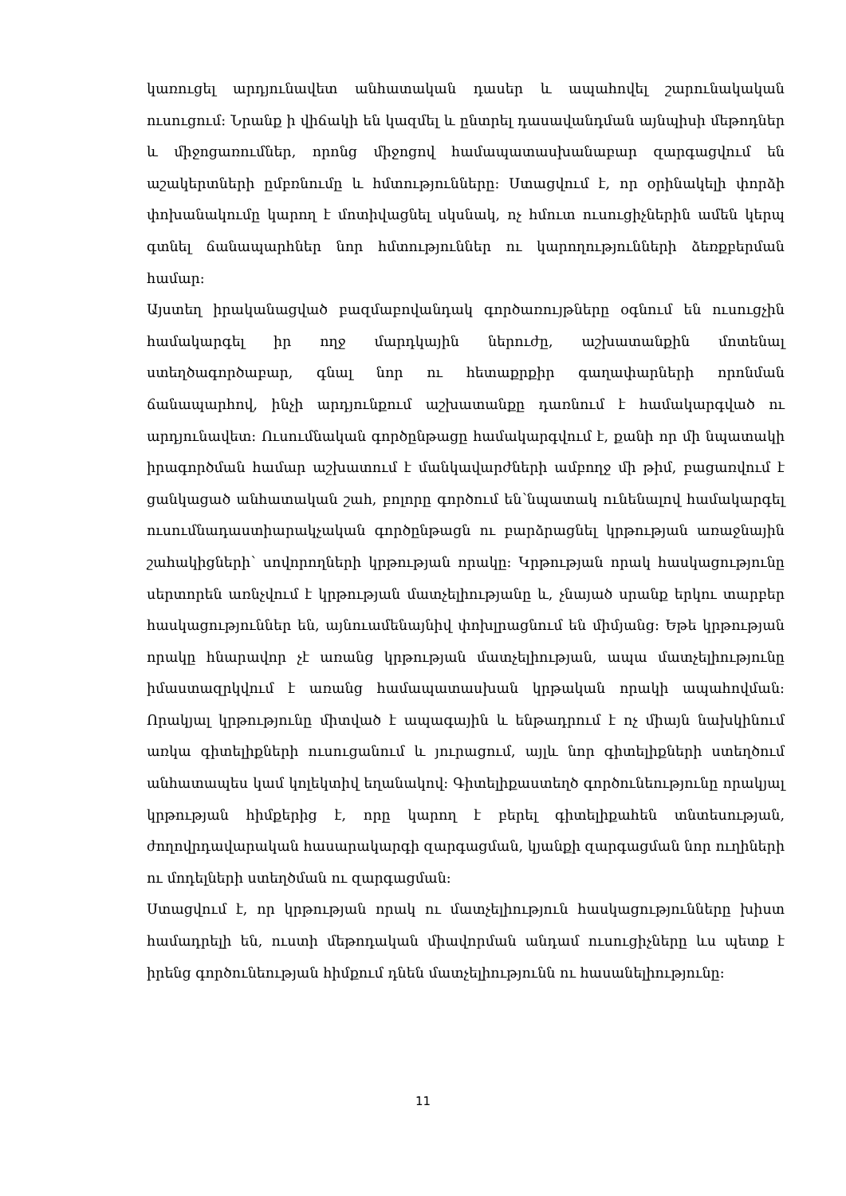կառուցել արդյունավետ անհատական դասեր և ապահովել շարունակական ուսուցում: Նրանք ի վիճակի են կազմել և ընտրել դասավանդման այնպիսի մեթոդներ և միջոցառումներ, որոնց միջոցով համապատասխանաբար զարգացվում են աշակերտների ըմբռնումը և հմտությունները: Ստացվում է, որ օրինակելի փորձի փոխանակումը կարող է մոտիվացնել սկսնակ, ոչ հմուտ ուսուցիչներին ամեն կերպ գտնել ճանապարհներ նոր հմտություններ ու կարողությունների ձեռքբերման համար:
Այստեղ իրականացված բազմաբովանդակ գործառույթները օգնում են ուսուցչին համակարգել իր ողջ մարդկային ներուժը, աշխատանքին մոտենալ ստեղծագործաբար, գնալ նոր ու հետաքրքիր գաղափարների որոնման ճանապարհով, ինչի արդյունքում աշխատանքը դառնում է համակարգված ու արդյունավետ: Ուսումնական գործընթացը համակարգվում է, քանի որ մի նպատակի իրագործման համար աշխատում է մանկավարժների ամբողջ մի թիմ, բացառվում է ցանկացած անհատական շահ, բոլորը գործում են՝նպատակ ունենալով համակարգել ուսումնադաստիարակչական գործընթացն ու բարձրացնել կրթության առաջնային շահակիցների՝ սովորողների կրթության որակը: Կրթության որակ հասկացությունը սերտորեն առնչվում է կրթության մատչելիությանը և, չնայած սրանք երկու տարբեր հասկացություններ են, այնուամենայնիվ փոխլրացնում են միմյանց: Եթե կրթության որակը հնարավոր չէ առանց կրթության մատչելիության, ապա մատչելիությունը իմաստազրկվում է առանց համապատասխան կրթական որակի ապահովման: Որակյալ կրթությունը միտված է ապագային և ենթադրում է ոչ միայն նախկինում առկա գիտելիքների ուսուցանում և յուրացում, այլև նոր գիտելիքների ստեղծում անհատապես կամ կոլեկտիվ եղանակով: Գիտելիքաստեղծ գործունեությունը որակյալ կրթության հիմքերից է, որը կարող է բերել գիտելիքահեն տնտեսության, ժողովրդավարական հասարակարգի զարգացման, կյանքի զարգացման նոր ուղիների ու մոդելների ստեղծման ու զարգացման:
Ստացվում է, որ կրթության որակ ու մատչելիություն հասկացությունները խիստ համադրելի են, ուստի մեթոդական միավորման անդամ ուսուցիչները ևս պետք է իրենց գործունեության հիմքում դնեն մատչելիությունն ու հասանելիությունը:
11